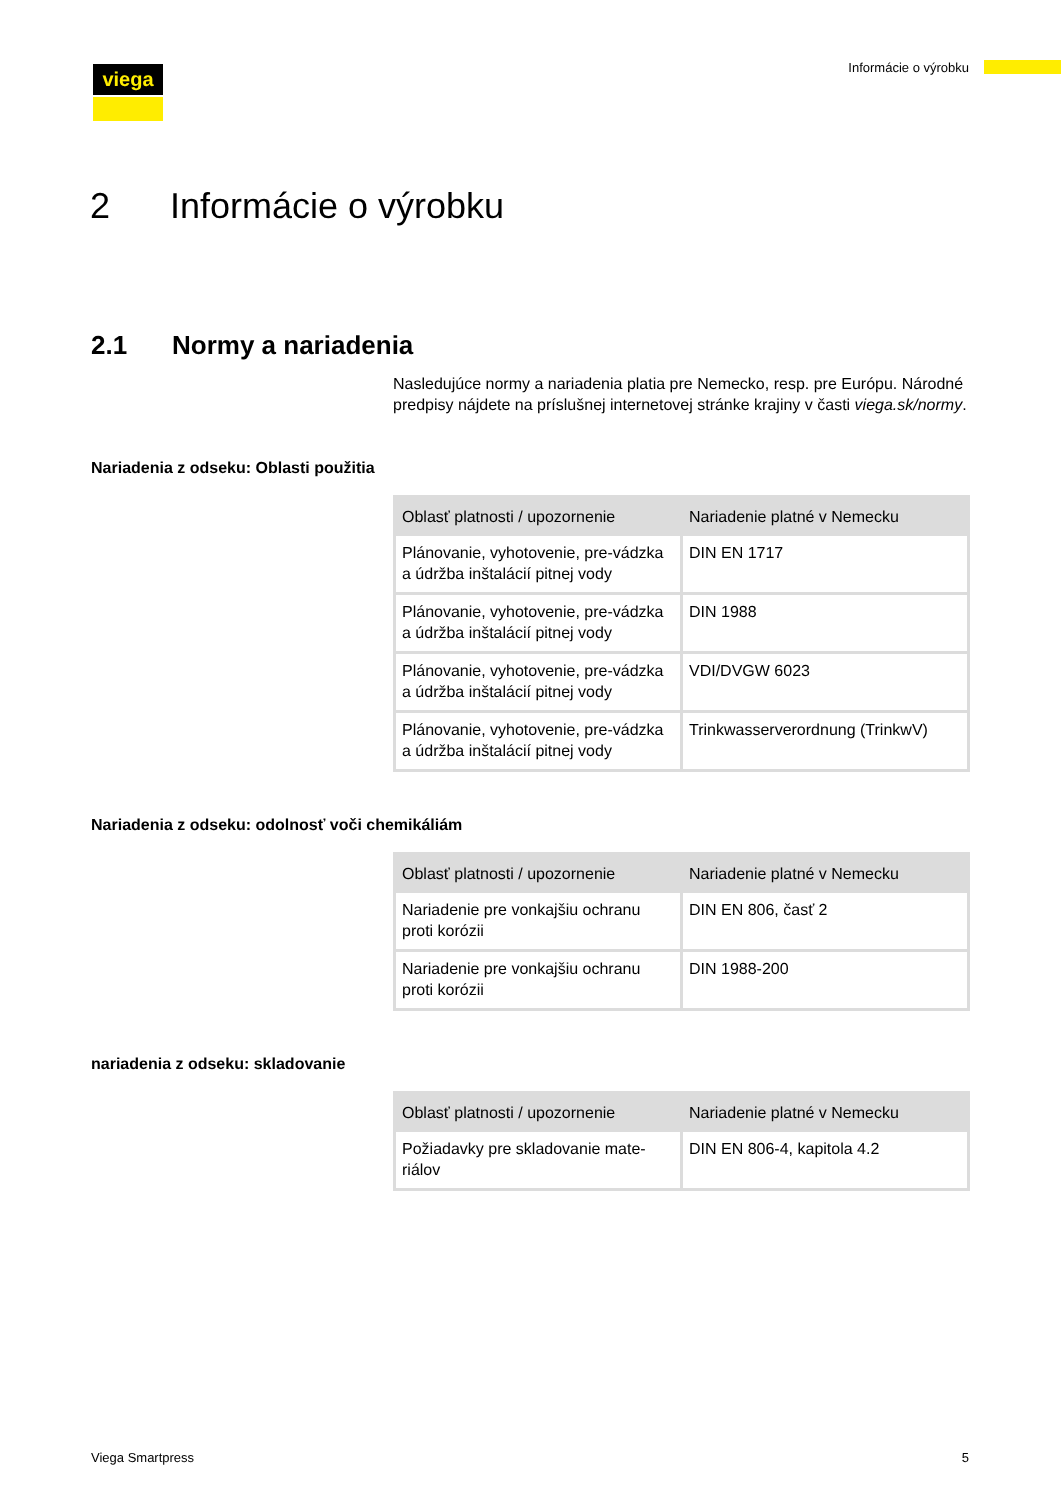Informácie o výrobku viega
2 Informácie o výrobku
2.1 Normy a nariadenia
Nasledujúce normy a nariadenia platia pre Nemecko, resp. pre Európu. Národné predpisy nájdete na príslušnej internetovej stránke krajiny v časti viega.sk/normy.
Nariadenia z odseku: Oblasti použitia
| Oblasť platnosti / upozornenie | Nariadenie platné v Nemecku |
| --- | --- |
| Plánovanie, vyhotovenie, pre-vádzka a údržba inštalácií pitnej vody | DIN EN 1717 |
| Plánovanie, vyhotovenie, pre-vádzka a údržba inštalácií pitnej vody | DIN 1988 |
| Plánovanie, vyhotovenie, pre-vádzka a údržba inštalácií pitnej vody | VDI/DVGW 6023 |
| Plánovanie, vyhotovenie, pre-vádzka a údržba inštalácií pitnej vody | Trinkwasserverordnung (TrinkwV) |
Nariadenia z odseku: odolnosť voči chemikáliám
| Oblasť platnosti / upozornenie | Nariadenie platné v Nemecku |
| --- | --- |
| Nariadenie pre vonkajšiu ochranu proti korózii | DIN EN 806, časť 2 |
| Nariadenie pre vonkajšiu ochranu proti korózii | DIN 1988-200 |
nariadenia z odseku: skladovanie
| Oblasť platnosti / upozornenie | Nariadenie platné v Nemecku |
| --- | --- |
| Požiadavky pre skladovanie mate-riálov | DIN EN 806-4, kapitola 4.2 |
Viega Smartpress 5